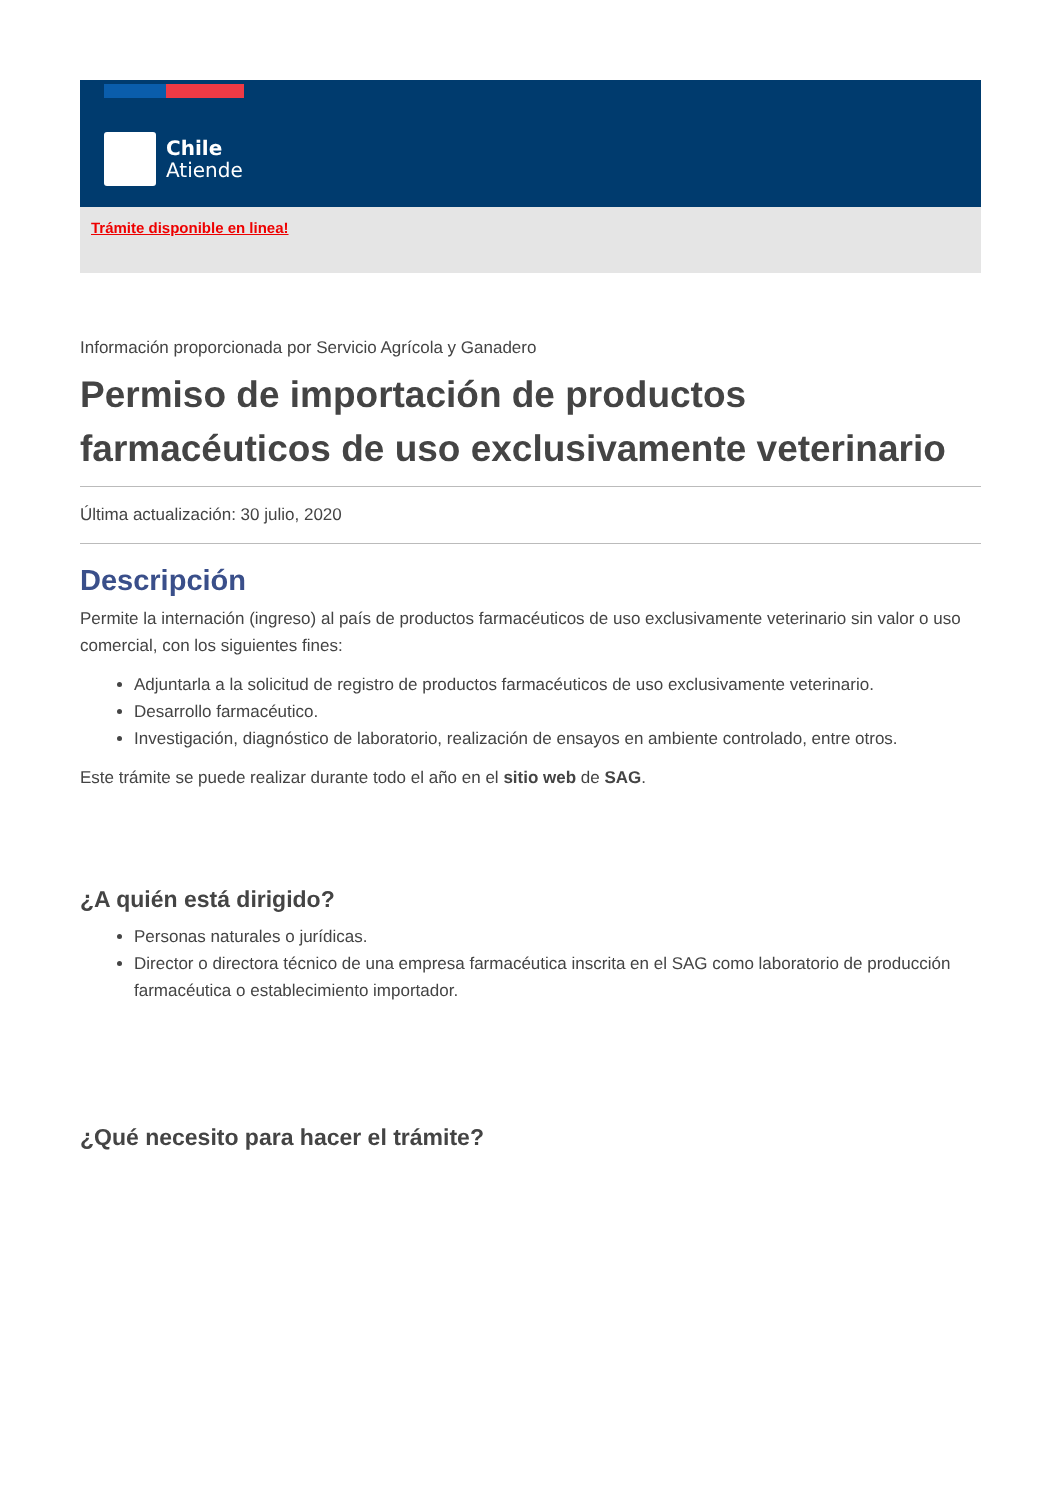Chile
Atiende
Trámite disponible en linea!
Información proporcionada por Servicio Agrícola y Ganadero
Permiso de importación de productos farmacéuticos de uso exclusivamente veterinario
Última actualización: 30 julio, 2020
Descripción
Permite la internación (ingreso) al país de productos farmacéuticos de uso exclusivamente veterinario sin valor o uso comercial, con los siguientes fines:
Adjuntarla a la solicitud de registro de productos farmacéuticos de uso exclusivamente veterinario.
Desarrollo farmacéutico.
Investigación, diagnóstico de laboratorio, realización de ensayos en ambiente controlado, entre otros.
Este trámite se puede realizar durante todo el año en el sitio web de SAG.
¿A quién está dirigido?
Personas naturales o jurídicas.
Director o directora técnico de una empresa farmacéutica inscrita en el SAG como laboratorio de producción farmacéutica o establecimiento importador.
¿Qué necesito para hacer el trámite?